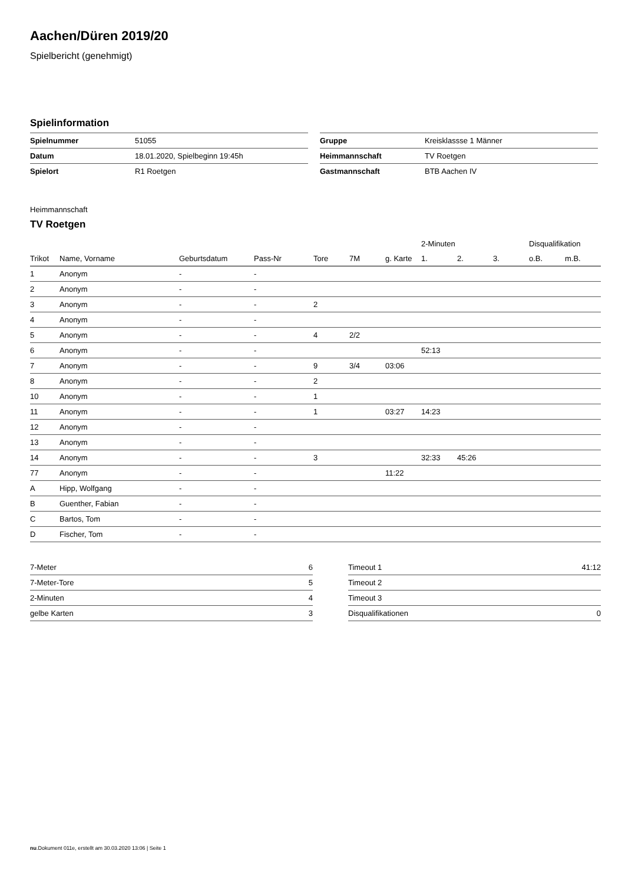Aachen/Düren 2019/20
Spielbericht (genehmigt)
Spielinformation
| Spielnummer | 51055 |
| Datum | 18.01.2020, Spielbeginn 19:45h |
| Spielort | R1 Roetgen |
| Gruppe | Kreisklassse 1 Männer |
| Heimmannschaft | TV Roetgen |
| Gastmannschaft | BTB Aachen IV |
Heimmannschaft
TV Roetgen
| | | | | | | | 2-Minuten | | | Disqualifikation | |
| --- | --- | --- | --- | --- | --- | --- | --- | --- | --- | --- | --- |
| Trikot | Name, Vorname | Geburtsdatum | Pass-Nr | Tore | 7M | g. Karte | 1. | 2. | 3. | o.B. | m.B. |
| 1 | Anonym | - | - | | | | | | | | |
| 2 | Anonym | - | - | | | | | | | | |
| 3 | Anonym | - | - | 2 | | | | | | | |
| 4 | Anonym | - | - | | | | | | | | |
| 5 | Anonym | - | - | 4 | 2/2 | | | | | | |
| 6 | Anonym | - | - | | | | 52:13 | | | | |
| 7 | Anonym | - | - | 9 | 3/4 | 03:06 | | | | | |
| 8 | Anonym | - | - | 2 | | | | | | | |
| 10 | Anonym | - | - | 1 | | | | | | | |
| 11 | Anonym | - | - | 1 | | 03:27 | 14:23 | | | | |
| 12 | Anonym | - | - | | | | | | | | |
| 13 | Anonym | - | - | | | | | | | | |
| 14 | Anonym | - | - | 3 | | | 32:33 | 45:26 | | | |
| 77 | Anonym | - | - | | | 11:22 | | | | | |
| A | Hipp, Wolfgang | - | - | | | | | | | | |
| B | Guenther, Fabian | - | - | | | | | | | | |
| C | Bartos, Tom | - | - | | | | | | | | |
| D | Fischer, Tom | - | - | | | | | | | | |
| 7-Meter | 6 |
| 7-Meter-Tore | 5 |
| 2-Minuten | 4 |
| gelbe Karten | 3 |
| Timeout 1 | 41:12 |
| Timeout 2 | |
| Timeout 3 | |
| Disqualifikationen | 0 |
nu.Dokument 011e, erstellt am 30.03.2020 13:06 | Seite 1